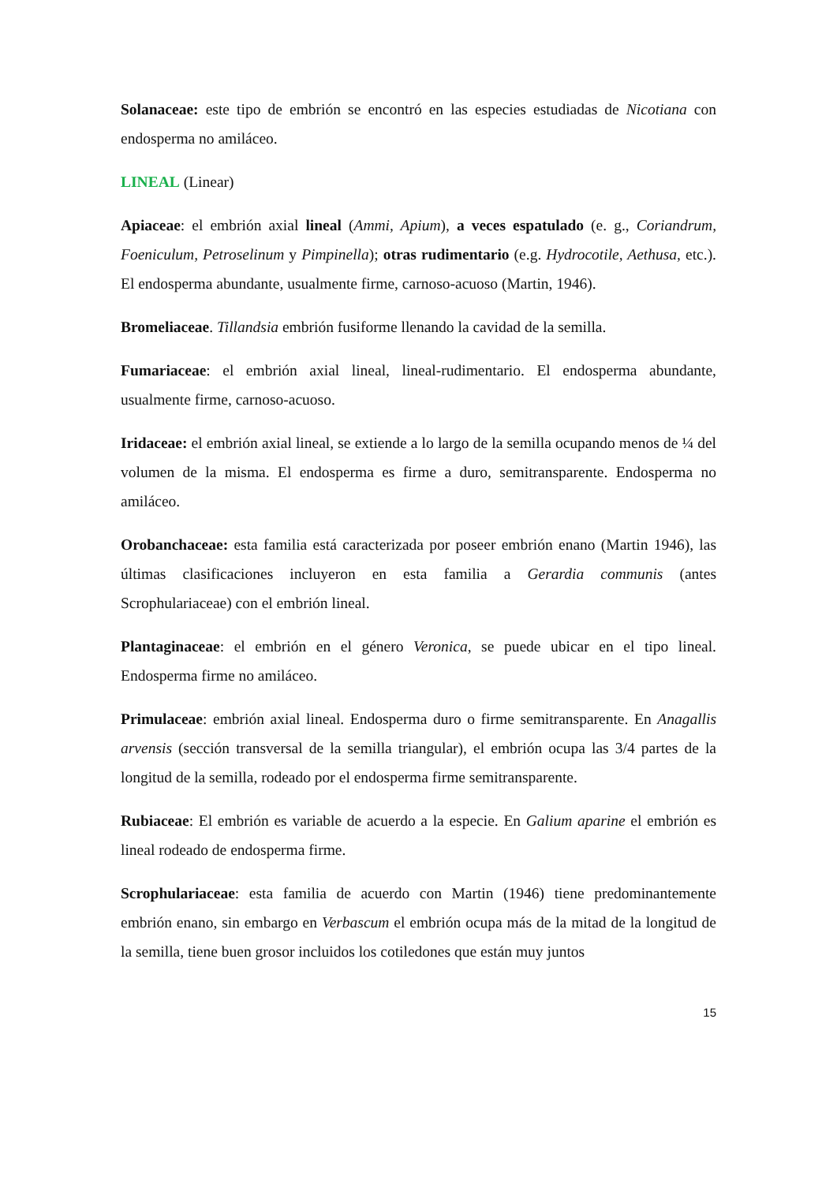Solanaceae: este tipo de embrión se encontró en las especies estudiadas de Nicotiana con endosperma no amiláceo.
LINEAL (Linear)
Apiaceae: el embrión axial lineal (Ammi, Apium), a veces espatulado (e. g., Coriandrum, Foeniculum, Petroselinum y Pimpinella); otras rudimentario (e.g. Hydrocotile, Aethusa, etc.). El endosperma abundante, usualmente firme, carnoso-acuoso (Martin, 1946).
Bromeliaceae. Tillandsia embrión fusiforme llenando la cavidad de la semilla.
Fumariaceae: el embrión axial lineal, lineal-rudimentario. El endosperma abundante, usualmente firme, carnoso-acuoso.
Iridaceae: el embrión axial lineal, se extiende a lo largo de la semilla ocupando menos de ¼ del volumen de la misma. El endosperma es firme a duro, semitransparente. Endosperma no amiláceo.
Orobanchaceae: esta familia está caracterizada por poseer embrión enano (Martin 1946), las últimas clasificaciones incluyeron en esta familia a Gerardia communis (antes Scrophulariaceae) con el embrión lineal.
Plantaginaceae: el embrión en el género Veronica, se puede ubicar en el tipo lineal. Endosperma firme no amiláceo.
Primulaceae: embrión axial lineal. Endosperma duro o firme semitransparente. En Anagallis arvensis (sección transversal de la semilla triangular), el embrión ocupa las 3/4 partes de la longitud de la semilla, rodeado por el endosperma firme semitransparente.
Rubiaceae: El embrión es variable de acuerdo a la especie. En Galium aparine el embrión es lineal rodeado de endosperma firme.
Scrophulariaceae: esta familia de acuerdo con Martin (1946) tiene predominantemente embrión enano, sin embargo en Verbascum el embrión ocupa más de la mitad de la longitud de la semilla, tiene buen grosor incluidos los cotiledones que están muy juntos
15